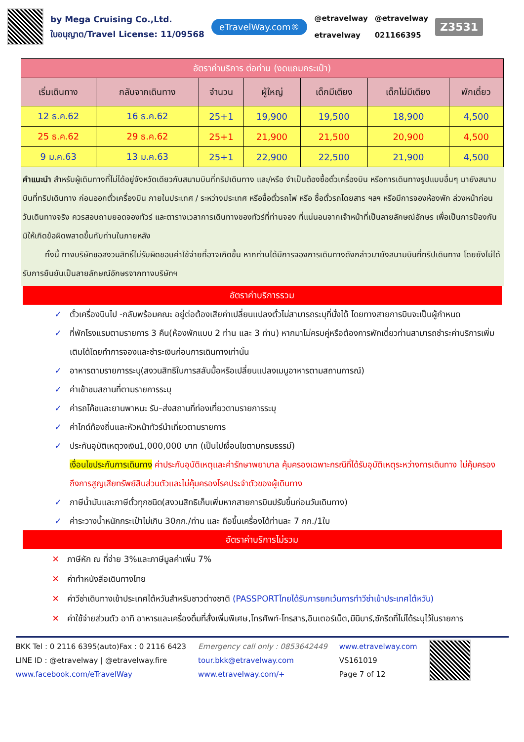by Mega Cruising Co.,Ltd.
ใบอนุญาต/Travel License: 11/09568
eTravelWay.com®
@etravelway
etravelway
@etravelway
021166395
Z3531
| อัตราค่าบริการ ต่อท่าน (งดแถมกระเป๋า) | | | | | | |
| --- | --- | --- | --- | --- | --- | --- |
| เริ่มเดินทาง | กลับจากเดินทาง | จำนวน | ผู้ใหญ่ | เด็กมีเตียง | เด็กไม่มีเตียง | พักเดี่ยว |
| 12 ธ.ค.62 | 16 ธ.ค.62 | 25+1 | 19,900 | 19,500 | 18,900 | 4,500 |
| 25 ธ.ค.62 | 29 ธ.ค.62 | 25+1 | 21,900 | 21,500 | 20,900 | 4,500 |
| 9 ม.ค.63 | 13 ม.ค.63 | 25+1 | 22,900 | 22,500 | 21,900 | 4,500 |
คำแนะนำ สำหรับผู้เดินทางที่ไม่ได้อยู่จังหวัดเดียวกับสนามบินที่ทริปเดินทาง และ/หรือ จำเป็นต้องซื้อตั๋วเครื่องบิน หรือการเดินทางรูปแบบอื่นๆ มายังสนามบินที่ทริปเดินทาง ก่อนออกตั๋วเครื่องบิน ภายในประเทศ / ระหว่างประเทศ หรือซื้อตั๋วรถไฟ หรือ ซื้อตั๋วรถโดยสาร ฯลฯ หรือมีการจองห้องพัก ล่วงหน้าก่อนวันเดินทางจริง ควรสอบถามยอดจองทัวร์ และตารางเวลาการเดินทางของทัวร์ที่ท่านจอง ที่แน่นอนจากเจ้าหน้าที่เป็นลายลักษณ์อักษร เพื่อเป็นการป้องกัน มิให้เกิดข้อผิดพลาดขึ้นกับท่านในภายหลัง
ทั้งนี้ ทางบริษัทขอสงวนสิทธิ์ไม่รับผิดชอบค่าใช้จ่ายที่อาจเกิดขึ้น หากท่านได้มีการจองการเดินทางดังกล่าวมายังสนามบินที่ทริปเดินทาง โดยยังไม่ได้รับการยืนยันเป็นลายลักษณ์อักษรจากทางบริษัทฯ
อัตราค่าบริการรวม
✓ ตั๋วเครื่องบินไป -กลับพร้อมคณะ อยู่ต่อต้องเสียค่าเปลี่ยนแปลงตั๋วไม่สามารถระบุที่นั่งได้ โดยทางสายการบินจะเป็นผู้กำหนด
✓ ที่พักโรงแรมตามรายการ 3 คืน(ห้องพักแบบ 2 ท่าน และ 3 ท่าน) หากมาไม่ครบคู่หรือต้องการพักเดี่ยวท่านสามารถชำระค่าบริการเพิ่มเติมได้โดยทำการจองและชำระเงินก่อนการเดินทางเท่านั้น
✓ อาหารตามรายการระบุ(สงวนสิทธิในการสลับมื้อหรือเปลี่ยนแปลงเมนูอาหารตามสถานการณ์)
✓ ค่าเข้าชมสถานที่ตามรายการระบุ
✓ ค่ารถโค้ชและยานพาหนะ รับ–ส่งสถานที่ท่องเที่ยวตามรายการระบุ
✓ ค่าไกด์ท้องถิ่นและหัวหน้าทัวร์นำเที่ยวตามรายการ
✓ ประกันอุบัติเหตุวงเงิน1,000,000 บาท (เป็นไปเงื่อนไขตามกรมธรรม์)
เงื่อนไขประกันการเดินทาง ค่าประกันอุบัติเหตุและค่ารักษาพยาบาล คุ้มครองเฉพาะกรณีที่ได้รับอุบัติเหตุระหว่างการเดินทาง ไม่คุ้มครองถึงการสูญเสียทรัพย์สินส่วนตัวและไม่คุ้มครองโรคประจำตัวของผู้เดินทาง
✓ ภาษีน้ำมันและภาษีตั๋วทุกชนิด(สงวนสิทธิเก็บเพิ่มหากสายการบินปรับขึ้นก่อนวันเดินทาง)
✓ ค่าระวางน้ำหนักกระเป๋าไม่เกิน 30กก./ท่าน และ ถือขึ้นเครื่องได้ท่านละ 7 กก./1ใบ
อัตราค่าบริการไม่รวม
✕ ภาษีหัก ณ ที่จ่าย 3%และภาษีมูลค่าเพิ่ม 7%
✕ ค่าทำหนังสือเดินทางไทย
✕ ค่าวีซ่าเดินทางเข้าประเทศไต้หวันสำหรับชาวต่างชาติ (PASSPORTไทยได้รับการยกเว้นการทำวีซ่าเข้าประเทศไต้หวัน)
✕ ค่าใช้จ่ายส่วนตัว อาทิ อาหารและเครื่องดื่มที่สั่งเพิ่มพิเศษ,โทรศัพท์-โทรสาร,อินเตอร์เน็ต,มินิบาร์,ซักรีดที่ไม่ได้ระบุไว้ในรายการ
BKK Tel : 0 2116 6395(auto)Fax : 0 2116 6423
LINE ID : @etravelway | @etravelway.fire
www.facebook.com/eTravelWay
Emergency call only : 0853642449
tour.bkk@etravelway.com
www.etravelway.com/+
www.etravelway.com
VS161019
Page 7 of 12